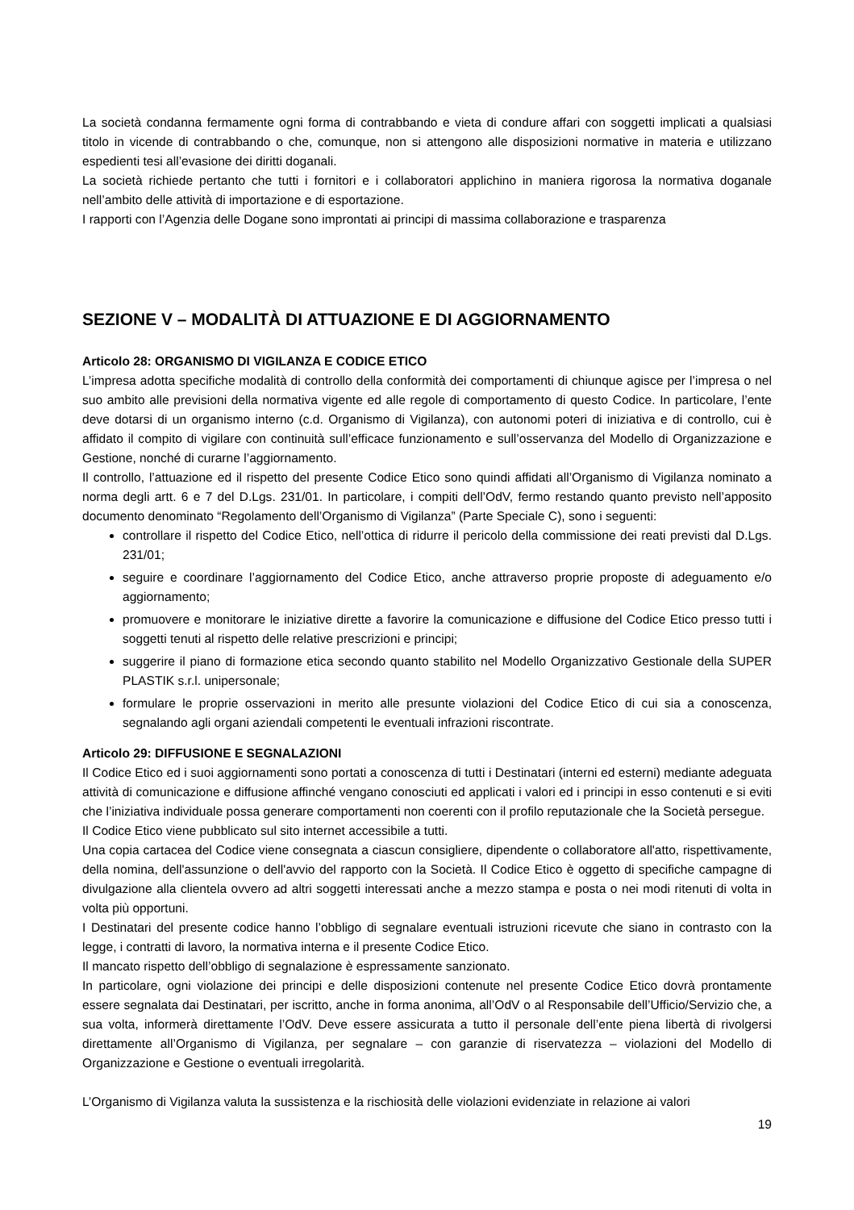La società condanna fermamente ogni forma di contrabbando e vieta di condure affari con soggetti implicati a qualsiasi titolo in vicende di contrabbando o che, comunque, non si attengono alle disposizioni normative in materia e utilizzano espedienti tesi all’evasione dei diritti doganali.
La società richiede pertanto che tutti i fornitori e i collaboratori applichino in maniera rigorosa la normativa doganale nell’ambito delle attività di importazione e di esportazione.
I rapporti con l’Agenzia delle Dogane sono improntati ai principi di massima collaborazione e trasparenza
SEZIONE V – MODALITÀ DI ATTUAZIONE E DI AGGIORNAMENTO
Articolo 28: ORGANISMO DI VIGILANZA E CODICE ETICO
L’impresa adotta specifiche modalità di controllo della conformità dei comportamenti di chiunque agisce per l’impresa o nel suo ambito alle previsioni della normativa vigente ed alle regole di comportamento di questo Codice. In particolare, l’ente deve dotarsi di un organismo interno (c.d. Organismo di Vigilanza), con autonomi poteri di iniziativa e di controllo, cui è affidato il compito di vigilare con continuità sull’efficace funzionamento e sull’osservanza del Modello di Organizzazione e Gestione, nonché di curarne l’aggiornamento.
Il controllo, l’attuazione ed il rispetto del presente Codice Etico sono quindi affidati all’Organismo di Vigilanza nominato a norma degli artt. 6 e 7 del D.Lgs. 231/01. In particolare, i compiti dell’OdV, fermo restando quanto previsto nell’apposito documento denominato “Regolamento dell’Organismo di Vigilanza” (Parte Speciale C), sono i seguenti:
controllare il rispetto del Codice Etico, nell’ottica di ridurre il pericolo della commissione dei reati previsti dal D.Lgs. 231/01;
seguire e coordinare l’aggiornamento del Codice Etico, anche attraverso proprie proposte di adeguamento e/o aggiornamento;
promuovere e monitorare le iniziative dirette a favorire la comunicazione e diffusione del Codice Etico presso tutti i soggetti tenuti al rispetto delle relative prescrizioni e principi;
suggerire il piano di formazione etica secondo quanto stabilito nel Modello Organizzativo Gestionale della SUPER PLASTIK s.r.l. unipersonale;
formulare le proprie osservazioni in merito alle presunte violazioni del Codice Etico di cui sia a conoscenza, segnalando agli organi aziendali competenti le eventuali infrazioni riscontrate.
Articolo 29: DIFFUSIONE E SEGNALAZIONI
Il Codice Etico ed i suoi aggiornamenti sono portati a conoscenza di tutti i Destinatari (interni ed esterni) mediante adeguata attività di comunicazione e diffusione affinché vengano conosciuti ed applicati i valori ed i principi in esso contenuti e si eviti che l’iniziativa individuale possa generare comportamenti non coerenti con il profilo reputazionale che la Società persegue.
Il Codice Etico viene pubblicato sul sito internet accessibile a tutti.
Una copia cartacea del Codice viene consegnata a ciascun consigliere, dipendente o collaboratore all'atto, rispettivamente, della nomina, dell'assunzione o dell'avvio del rapporto con la Società. Il Codice Etico è oggetto di specifiche campagne di divulgazione alla clientela ovvero ad altri soggetti interessati anche a mezzo stampa e posta o nei modi ritenuti di volta in volta più opportuni.
I Destinatari del presente codice hanno l’obbligo di segnalare eventuali istruzioni ricevute che siano in contrasto con la legge, i contratti di lavoro, la normativa interna e il presente Codice Etico.
Il mancato rispetto dell’obbligo di segnalazione è espressamente sanzionato.
In particolare, ogni violazione dei principi e delle disposizioni contenute nel presente Codice Etico dovrà prontamente essere segnalata dai Destinatari, per iscritto, anche in forma anonima, all’OdV o al Responsabile dell’Ufficio/Servizio che, a sua volta, informerà direttamente l’OdV. Deve essere assicurata a tutto il personale dell’ente piena libertà di rivolgersi direttamente all’Organismo di Vigilanza, per segnalare – con garanzie di riservatezza – violazioni del Modello di Organizzazione e Gestione o eventuali irregolarità.
L’Organismo di Vigilanza valuta la sussistenza e la rischiosità delle violazioni evidenziate in relazione ai valori
19